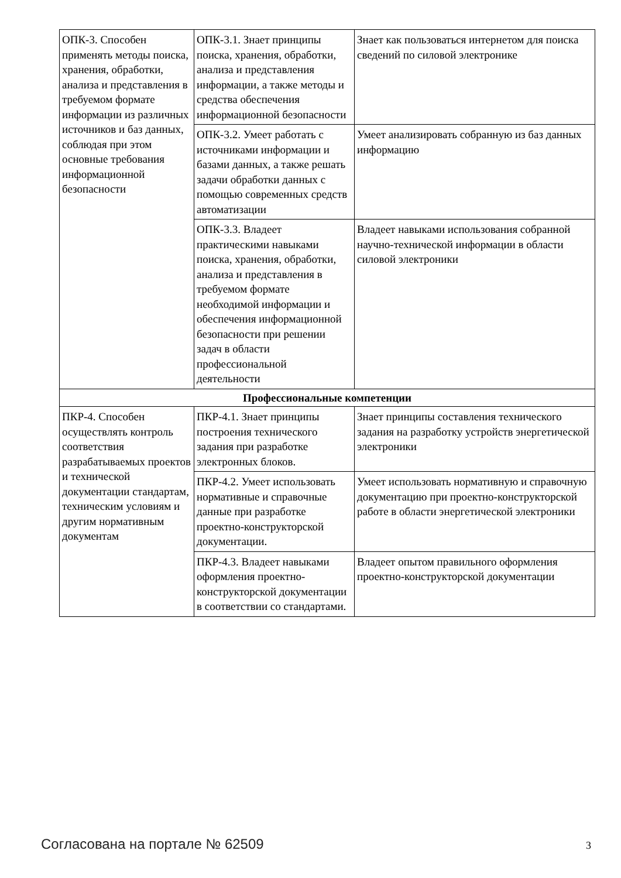| ОПК-3. Способен применять методы поиска, хранения, обработки, анализа и представления в требуемом формате информации из различных источников и баз данных, соблюдая при этом основные требования информационной безопасности | ОПК-3.1. Знает принципы поиска, хранения, обработки, анализа и представления информации, а также методы и средства обеспечения информационной безопасности | Знает как пользоваться интернетом для поиска сведений по силовой электронике |
| | ОПК-3.2. Умеет работать с источниками информации и базами данных, а также решать задачи обработки данных с помощью современных средств автоматизации | Умеет анализировать собранную из баз данных информацию |
| | ОПК-3.3. Владеет практическими навыками поиска, хранения, обработки, анализа и представления в требуемом формате необходимой информации и обеспечения информационной безопасности при решении задач в области профессиональной деятельности | Владеет навыками использования собранной научно-технической информации в области силовой электроники |
| Профессиональные компетенции | | |
| ПКР-4. Способен осуществлять контроль соответствия разрабатываемых проектов и технической документации стандартам, техническим условиям и другим нормативным документам | ПКР-4.1. Знает принципы построения технического задания при разработке электронных блоков. | Знает принципы составления технического задания на разработку устройств энергетической электроники |
| | ПКР-4.2. Умеет использовать нормативные и справочные данные при разработке проектно-конструкторской документации. | Умеет использовать нормативную и справочную документацию при проектно-конструкторской работе в области энергетической электроники |
| | ПКР-4.3. Владеет навыками оформления проектно-конструкторской документации в соответствии со стандартами. | Владеет опытом правильного оформления проектно-конструкторской документации |
Согласована на портале № 62509 3